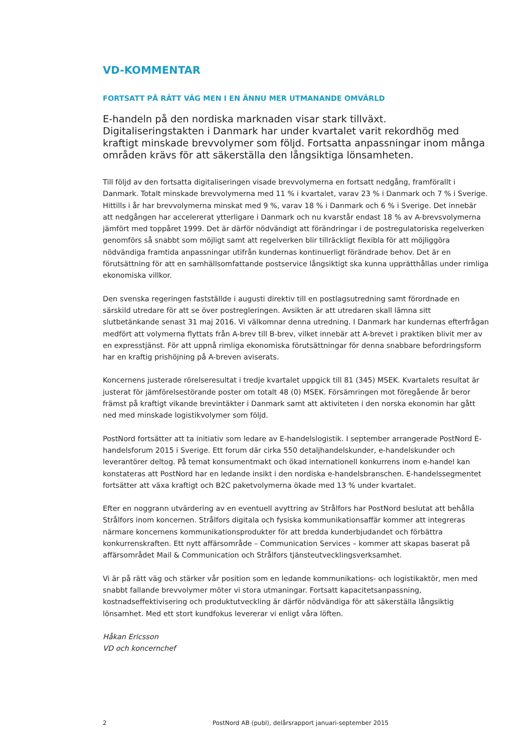VD-KOMMENTAR
FORTSATT PÅ RÄTT VÄG MEN I EN ÄNNU MER UTMANANDE OMVÄRLD
E-handeln på den nordiska marknaden visar stark tillväxt. Digitaliseringstakten i Danmark har under kvartalet varit rekordhög med kraftigt minskade brevvolymer som följd. Fortsatta anpassningar inom många områden krävs för att säkerställa den långsiktiga lönsamheten.
Till följd av den fortsatta digitaliseringen visade brevvolymerna en fortsatt nedgång, framförallt i Danmark. Totalt minskade brevvolymerna med 11 % i kvartalet, varav 23 % i Danmark och 7 % i Sverige. Hittills i år har brevvolymerna minskat med 9 %, varav 18 % i Danmark och 6 % i Sverige. Det innebär att nedgången har accelererat ytterligare i Danmark och nu kvarstår endast 18 % av A-brevsvolymerna jämfört med toppåret 1999. Det är därför nödvändigt att förändringar i de postregulatoriska regelverken genomförs så snabbt som möjligt samt att regelverken blir tillräckligt flexibla för att möjliggöra nödvändiga framtida anpassningar utifrån kundernas kontinuerligt förändrade behov. Det är en förutsättning för att en samhällsomfattande postservice långsiktigt ska kunna upprätthållas under rimliga ekonomiska villkor.
Den svenska regeringen fastställde i augusti direktiv till en postlagsutredning samt förordnade en särskild utredare för att se över postregleringen. Avsikten är att utredaren skall lämna sitt slutbetänkande senast 31 maj 2016. Vi välkomnar denna utredning. I Danmark har kundernas efterfrågan medfört att volymerna flyttats från A-brev till B-brev, vilket innebär att A-brevet i praktiken blivit mer av en expresstjänst. För att uppnå rimliga ekonomiska förutsättningar för denna snabbare befordringsform har en kraftig prishöjning på A-breven aviserats.
Koncernens justerade rörelseresultat i tredje kvartalet uppgick till 81 (345) MSEK. Kvartalets resultat är justerat för jämförelsestörande poster om totalt 48 (0) MSEK. Försämringen mot föregående år beror främst på kraftigt vikande brevintäkter i Danmark samt att aktiviteten i den norska ekonomin har gått ned med minskade logistikvolymer som följd.
PostNord fortsätter att ta initiativ som ledare av E-handelslogistik. I september arrangerade PostNord E-handelsforum 2015 i Sverige. Ett forum där cirka 550 detaljhandelskunder, e-handelskunder och leverantörer deltog. På temat konsumentmakt och ökad internationell konkurrens inom e-handel kan konstateras att PostNord har en ledande insikt i den nordiska e-handelsbranschen. E-handelssegmentet fortsätter att växa kraftigt och B2C paketvolymerna ökade med 13 % under kvartalet.
Efter en noggrann utvärdering av en eventuell avyttring av Strålfors har PostNord beslutat att behålla Strålfors inom koncernen. Strålfors digitala och fysiska kommunikationsaffär kommer att integreras närmare koncernens kommunikationsprodukter för att bredda kunderbjudandet och förbättra konkurrenskraften. Ett nytt affärsområde – Communication Services – kommer att skapas baserat på affärsområdet Mail & Communication och Strålfors tjänsteutvecklingsverksamhet.
Vi är på rätt väg och stärker vår position som en ledande kommunikations- och logistikaktör, men med snabbt fallande brevvolymer möter vi stora utmaningar. Fortsatt kapacitetsanpassning, kostnadseffektivisering och produktutveckling är därför nödvändiga för att säkerställa långsiktig lönsamhet. Med ett stort kundfokus levererar vi enligt våra löften.
Håkan Ericsson
VD och koncernchef
2 PostNord AB (publ), delårsrapport januari-september 2015